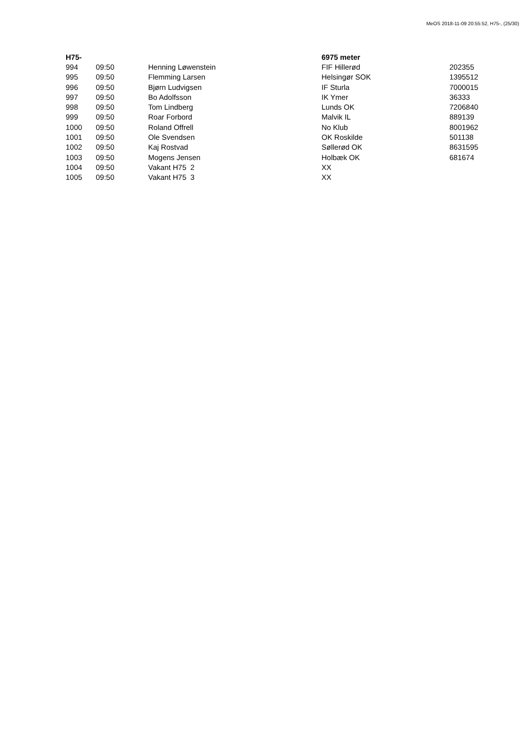MeOS 2018-11-09 20:55:52, H75-, (25/30)
| H75- | | | 6975 meter | |
| --- | --- | --- | --- | --- |
| 994 | 09:50 | Henning Løwenstein | FIF Hillerød | 202355 |
| 995 | 09:50 | Flemming Larsen | Helsingør SOK | 1395512 |
| 996 | 09:50 | Bjørn Ludvigsen | IF Sturla | 7000015 |
| 997 | 09:50 | Bo Adolfsson | IK Ymer | 36333 |
| 998 | 09:50 | Tom Lindberg | Lunds OK | 7206840 |
| 999 | 09:50 | Roar Forbord | Malvik IL | 889139 |
| 1000 | 09:50 | Roland Offrell | No Klub | 8001962 |
| 1001 | 09:50 | Ole Svendsen | OK Roskilde | 501138 |
| 1002 | 09:50 | Kaj Rostvad | Søllerød OK | 8631595 |
| 1003 | 09:50 | Mogens Jensen | Holbæk OK | 681674 |
| 1004 | 09:50 | Vakant H75 2 | XX | |
| 1005 | 09:50 | Vakant H75 3 | XX | |